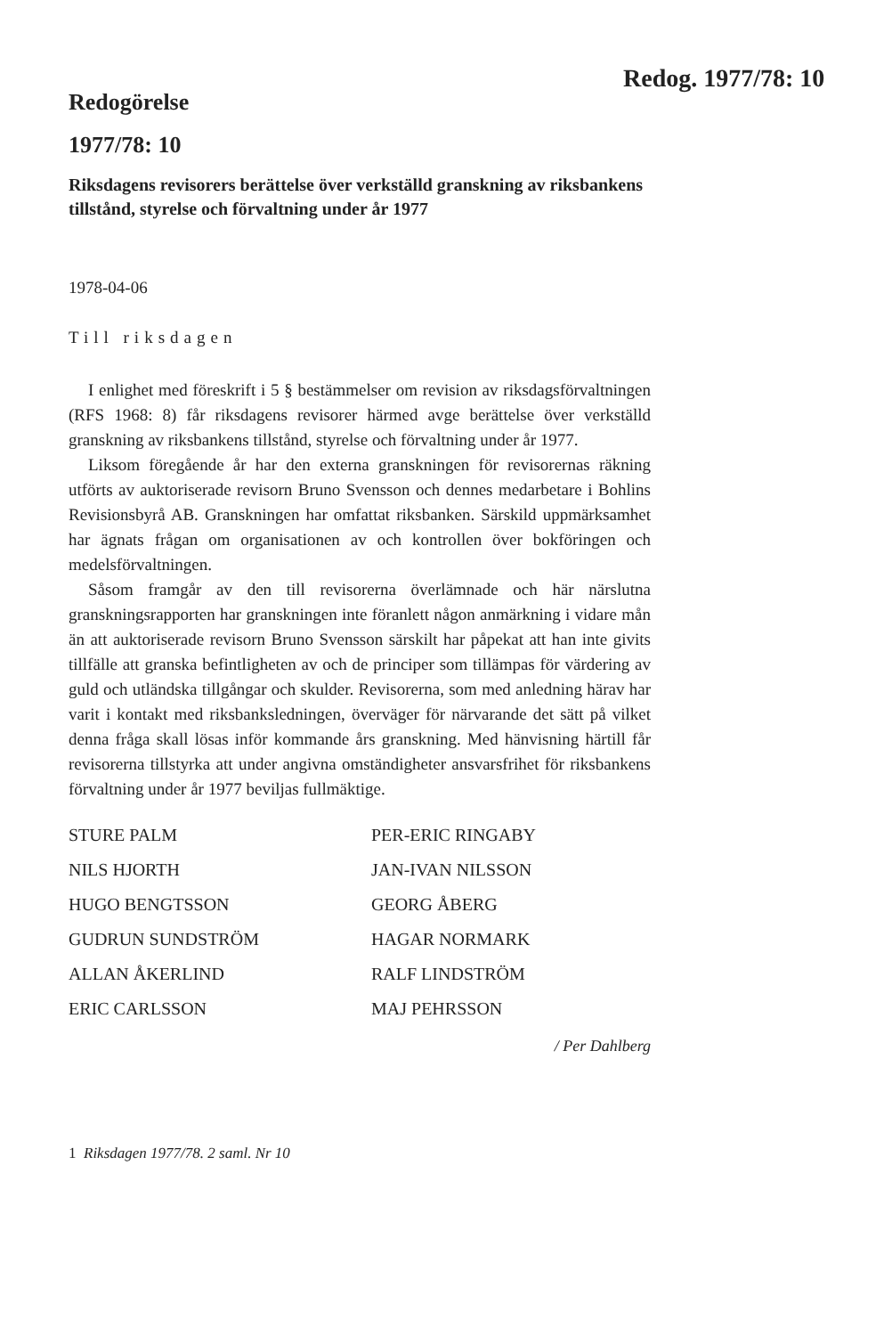Redog. 1977/78: 10
Redogörelse
1977/78: 10
Riksdagens revisorers berättelse över verkställd granskning av riks­bankens tillstånd, styrelse och förvaltning under år 1977
1978-04-06
Till riksdagen
I enlighet med föreskrift i 5 § bestämmelser om revision av riksdags­förvaltningen (RFS 1968: 8) får riksdagens revisorer härmed avge be­rättelse över verkställd granskning av riksbankens tillstånd, styrelse och förvaltning under år 1977.
Liksom föregående år har den externa granskningen för revisorernas räkning utförts av auktoriserade revisorn Bruno Svensson och dennes medarbetare i Bohlins Revisionsbyrå AB. Granskningen har omfattat riksbanken. Särskild uppmärksamhet har ägnats frågan om organisatio­nen av och kontrollen över bokföringen och medelsförvaltningen.
Såsom framgår av den till revisorerna överlämnade och här närslutna granskningsrapporten har granskningen inte föranlett någon anmärk­ning i vidare mån än att auktoriserade revisorn Bruno Svensson särskilt har påpekat att han inte givits tillfälle att granska befintligheten av och de principer som tillämpas för värdering av guld och utländska till­gångar och skulder. Revisorerna, som med anledning härav har varit i kontakt med riksbanksledningen, överväger för närvarande det sätt på vilket denna fråga skall lösas inför kommande års granskning. Med hänvisning härtill får revisorerna tillstyrka att under angivna omstän­digheter ansvarsfrihet för riksbankens förvaltning under år 1977 bevil­jas fullmäktige.
STURE PALM
PER-ERIC RINGABY
NILS HJORTH
JAN-IVAN NILSSON
HUGO BENGTSSON
GEORG ÅBERG
GUDRUN SUNDSTRÖM
HAGAR NORMARK
ALLAN ÅKERLIND
RALF LINDSTRÖM
ERIC CARLSSON
MAJ PEHRSSON
/ Per Dahlberg
1 Riksdagen 1977/78. 2 saml. Nr 10